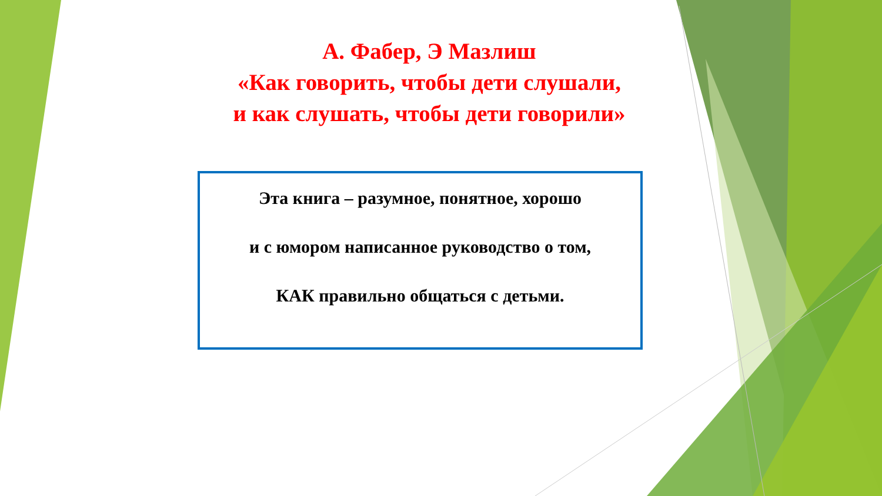А. Фабер, Э Мазлиш
«Как говорить, чтобы дети слушали,
и как слушать, чтобы дети говорили»
Эта книга – разумное, понятное, хорошо
и с юмором написанное руководство о том,
КАК правильно общаться с детьми.